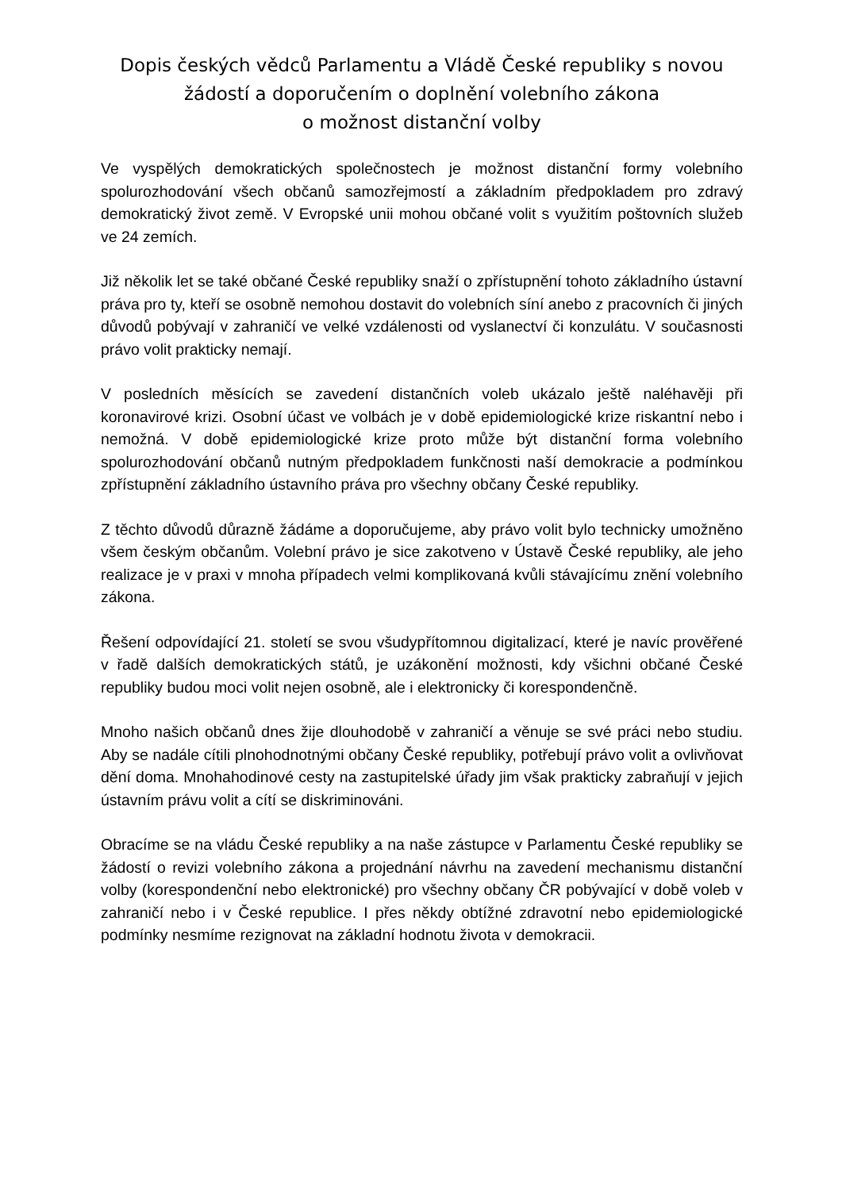Dopis českých vědců Parlamentu a Vládě České republiky s novou
žádostí a doporučením o doplnění volebního zákona
o možnost distanční volby
Ve vyspělých demokratických společnostech je možnost distanční formy volebního spolurozhodování všech občanů samozřejmostí a základním předpokladem pro zdravý demokratický život země. V Evropské unii mohou občané volit s využitím poštovních služeb ve 24 zemích.
Již několik let se také občané České republiky snaží o zpřístupnění tohoto základního ústavní práva pro ty, kteří se osobně nemohou dostavit do volebních síní anebo z pracovních či jiných důvodů pobývají v zahraničí ve velké vzdálenosti od vyslanectví či konzulátu. V současnosti právo volit prakticky nemají.
V posledních měsících se zavedení distančních voleb ukázalo ještě naléhavěji při koronavirové krizi. Osobní účast ve volbách je v době epidemiologické krize riskantní nebo i nemožná. V době epidemiologické krize proto může být distanční forma volebního spolurozhodování občanů nutným předpokladem funkčnosti naší demokracie a podmínkou zpřístupnění základního ústavního práva pro všechny občany České republiky.
Z těchto důvodů důrazně žádáme a doporučujeme, aby právo volit bylo technicky umožněno všem českým občanům. Volební právo je sice zakotveno v Ústavě České republiky, ale jeho realizace je v praxi v mnoha případech velmi komplikovaná kvůli stávajícímu znění volebního zákona.
Řešení odpovídající 21. století se svou všudypřítomnou digitalizací, které je navíc prověřené v řadě dalších demokratických států, je uzákonění možnosti, kdy všichni občané České republiky budou moci volit nejen osobně, ale i elektronicky či korespondenčně.
Mnoho našich občanů dnes žije dlouhodobě v zahraničí a věnuje se své práci nebo studiu. Aby se nadále cítili plnohodnotnými občany České republiky, potřebují právo volit a ovlivňovat dění doma. Mnohahodinové cesty na zastupitelské úřady jim však prakticky zabraňují v jejich ústavním právu volit a cítí se diskriminováni.
Obracíme se na vládu České republiky a na naše zástupce v Parlamentu České republiky se žádostí o revizi volebního zákona a projednání návrhu na zavedení mechanismu distanční volby (korespondenční nebo elektronické) pro všechny občany ČR pobývající v době voleb v zahraničí nebo i v České republice. I přes někdy obtížné zdravotní nebo epidemiologické podmínky nesmíme rezignovat na základní hodnotu života v demokracii.